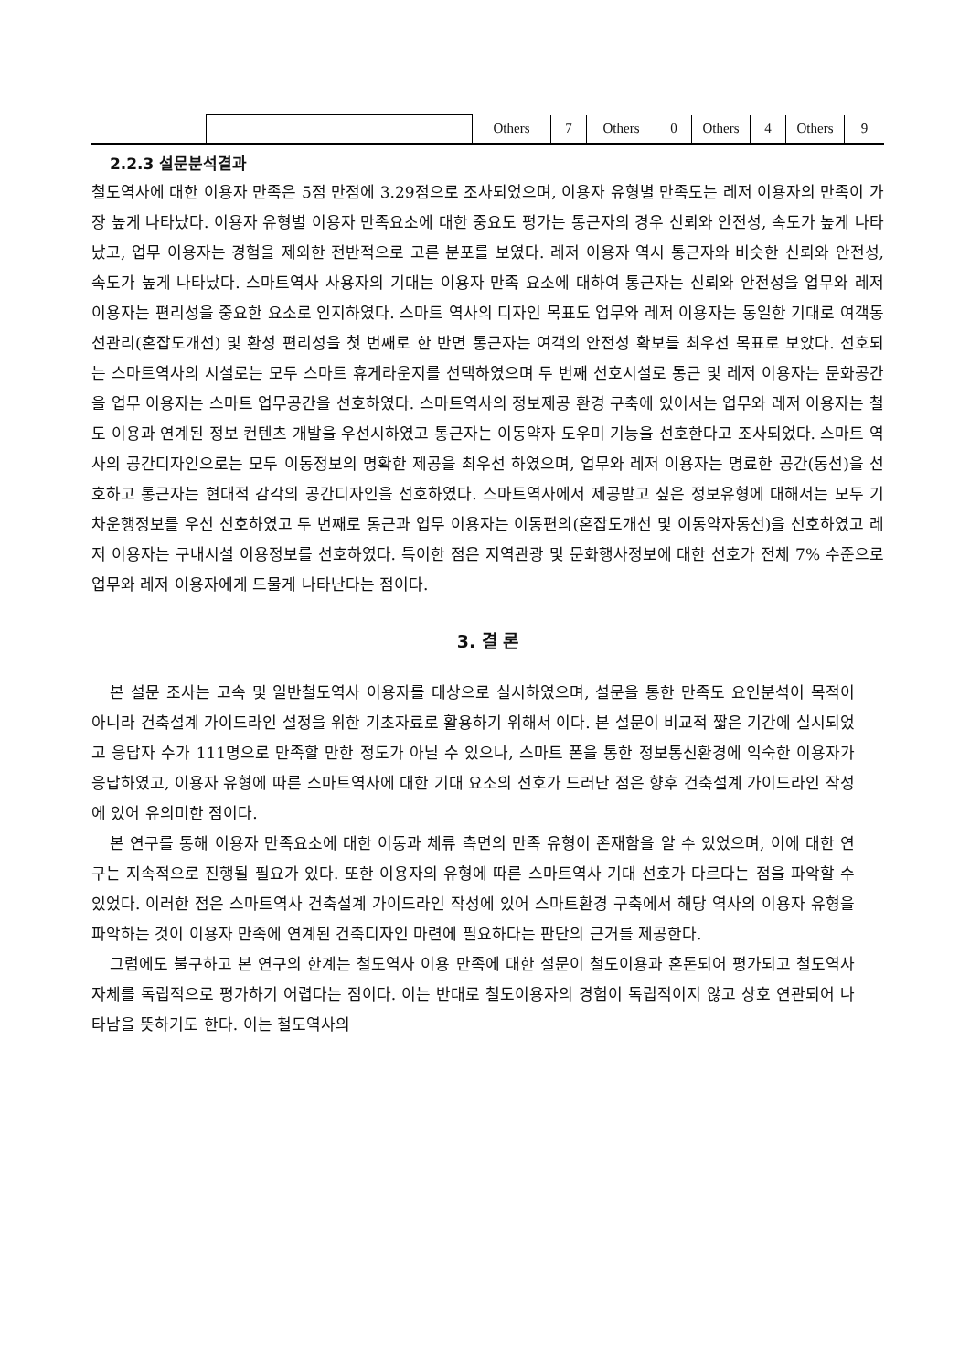| | | Others | 7 | Others | 0 | Others | 4 | Others | 9 |
2.2.3 설문분석결과
철도역사에 대한 이용자 만족은 5점 만점에 3.29점으로 조사되었으며, 이용자 유형별 만족도는 레저 이용자의 만족이 가장 높게 나타났다. 이용자 유형별 이용자 만족요소에 대한 중요도 평가는 통근자의 경우 신뢰와 안전성, 속도가 높게 나타났고, 업무 이용자는 경험을 제외한 전반적으로 고른 분포를 보였다. 레저 이용자 역시 통근자와 비슷한 신뢰와 안전성, 속도가 높게 나타났다. 스마트역사 사용자의 기대는 이용자 만족 요소에 대하여 통근자는 신뢰와 안전성을 업무와 레저 이용자는 편리성을 중요한 요소로 인지하였다. 스마트 역사의 디자인 목표도 업무와 레저 이용자는 동일한 기대로 여객동선관리(혼잡도개선) 및 환성 편리성을 첫 번째로 한 반면 통근자는 여객의 안전성 확보를 최우선 목표로 보았다. 선호되는 스마트역사의 시설로는 모두 스마트 휴게라운지를 선택하였으며 두 번째 선호시설로 통근 및 레저 이용자는 문화공간을 업무 이용자는 스마트 업무공간을 선호하였다. 스마트역사의 정보제공 환경 구축에 있어서는 업무와 레저 이용자는 철도 이용과 연계된 정보 컨텐츠 개발을 우선시하였고 통근자는 이동약자 도우미 기능을 선호한다고 조사되었다. 스마트 역사의 공간디자인으로는 모두 이동정보의 명확한 제공을 최우선 하였으며, 업무와 레저 이용자는 명료한 공간(동선)을 선호하고 통근자는 현대적 감각의 공간디자인을 선호하였다. 스마트역사에서 제공받고 싶은 정보유형에 대해서는 모두 기차운행정보를 우선 선호하였고 두 번째로 통근과 업무 이용자는 이동편의(혼잡도개선 및 이동약자동선)을 선호하였고 레저 이용자는 구내시설 이용정보를 선호하였다. 특이한 점은 지역관광 및 문화행사정보에 대한 선호가 전체 7% 수준으로 업무와 레저 이용자에게 드물게 나타난다는 점이다.
3. 결 론
본 설문 조사는 고속 및 일반철도역사 이용자를 대상으로 실시하였으며, 설문을 통한 만족도 요인분석이 목적이 아니라 건축설계 가이드라인 설정을 위한 기초자료로 활용하기 위해서 이다. 본 설문이 비교적 짧은 기간에 실시되었고 응답자 수가 111명으로 만족할 만한 정도가 아닐 수 있으나, 스마트 폰을 통한 정보통신환경에 익숙한 이용자가 응답하였고, 이용자 유형에 따른 스마트역사에 대한 기대 요소의 선호가 드러난 점은 향후 건축설계 가이드라인 작성에 있어 유의미한 점이다.
본 연구를 통해 이용자 만족요소에 대한 이동과 체류 측면의 만족 유형이 존재함을 알 수 있었으며, 이에 대한 연구는 지속적으로 진행될 필요가 있다. 또한 이용자의 유형에 따른 스마트역사 기대 선호가 다르다는 점을 파악할 수 있었다. 이러한 점은 스마트역사 건축설계 가이드라인 작성에 있어 스마트환경 구축에서 해당 역사의 이용자 유형을 파악하는 것이 이용자 만족에 연계된 건축디자인 마련에 필요하다는 판단의 근거를 제공한다.
그럼에도 불구하고 본 연구의 한계는 철도역사 이용 만족에 대한 설문이 철도이용과 혼돈되어 평가되고 철도역사 자체를 독립적으로 평가하기 어렵다는 점이다. 이는 반대로 철도이용자의 경험이 독립적이지 않고 상호 연관되어 나타남을 뜻하기도 한다. 이는 철도역사의